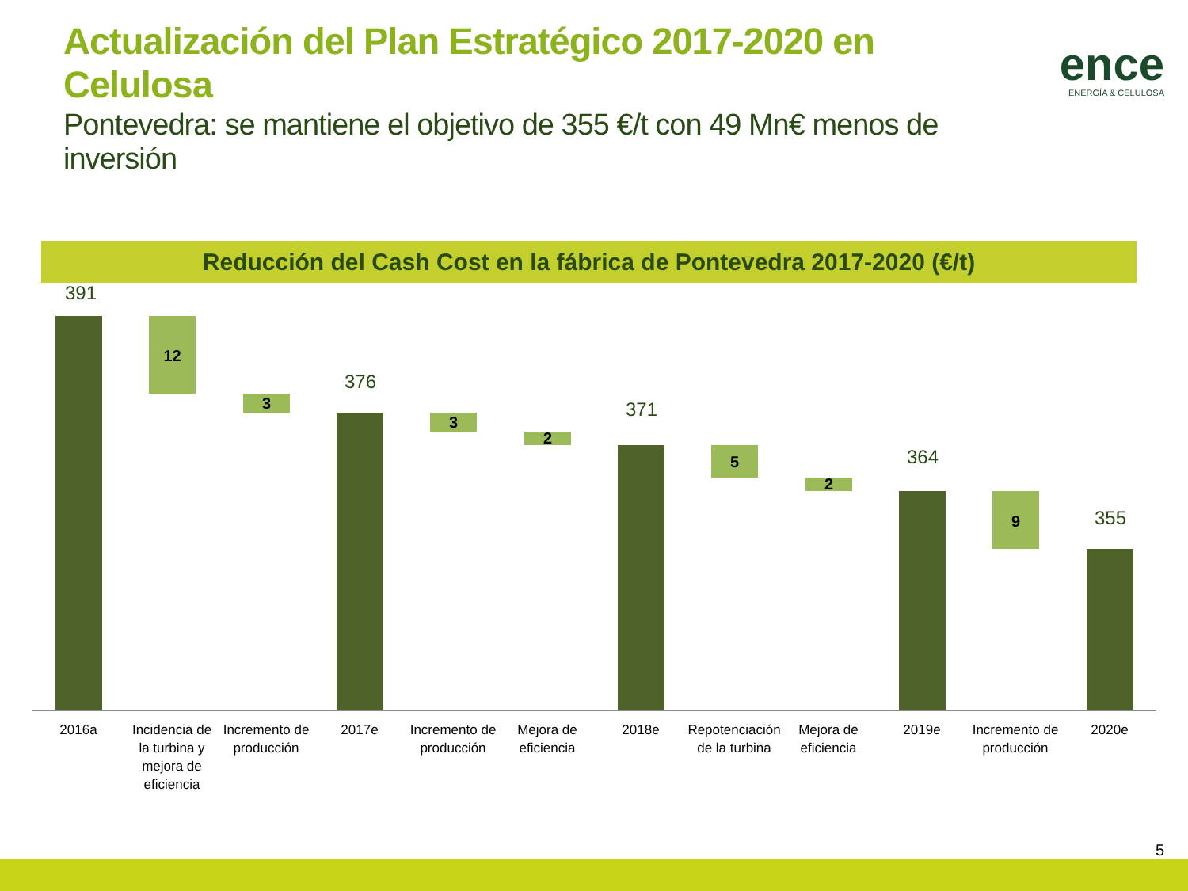Actualización del Plan Estratégico 2017-2020 en Celulosa
Pontevedra: se mantiene el objetivo de 355 €/t con 49 Mn€ menos de inversión
ence
ENERGÍA & CELULOSA
Reducción del Cash Cost en la fábrica de Pontevedra 2017-2020 (€/t)
391
12
3
376
3
2
371
5
2
364
9 355
2016a
Incidencia de la turbina y mejora de eficiencia
Incremento de producción
2017e
Incremento de producción
Mejora de eficiencia
2018e
Repotenciación de la turbina
Mejora de eficiencia
2019e
Incremento de producción
2020e
5